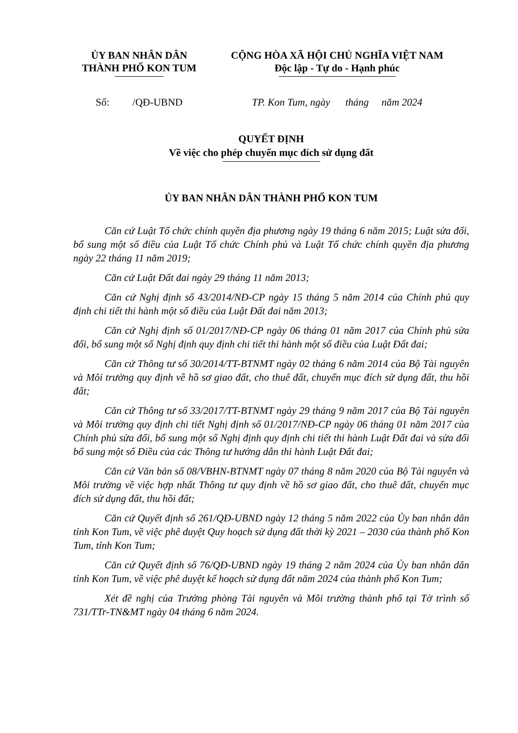ỦY BAN NHÂN DÂN
THÀNH PHỐ KON TUM
CỘNG HÒA XÃ HỘI CHỦ NGHĨA VIỆT NAM
Độc lập - Tự do - Hạnh phúc
Số: /QĐ-UBND TP. Kon Tum, ngày tháng năm 2024
QUYẾT ĐỊNH
Về việc cho phép chuyển mục đích sử dụng đất
ỦY BAN NHÂN DÂN THÀNH PHỐ KON TUM
Căn cứ Luật Tổ chức chính quyền địa phương ngày 19 tháng 6 năm 2015; Luật sửa đổi, bổ sung một số điều của Luật Tổ chức Chính phủ và Luật Tổ chức chính quyền địa phương ngày 22 tháng 11 năm 2019;
Căn cứ Luật Đất đai ngày 29 tháng 11 năm 2013;
Căn cứ Nghị định số 43/2014/NĐ-CP ngày 15 tháng 5 năm 2014 của Chính phủ quy định chi tiết thi hành một số điều của Luật Đất đai năm 2013;
Căn cứ Nghị định số 01/2017/NĐ-CP ngày 06 tháng 01 năm 2017 của Chính phủ sửa đổi, bổ sung một số Nghị định quy định chi tiết thi hành một số điều của Luật Đất đai;
Căn cứ Thông tư số 30/2014/TT-BTNMT ngày 02 tháng 6 năm 2014 của Bộ Tài nguyên và Môi trường quy định về hồ sơ giao đất, cho thuê đất, chuyển mục đích sử dụng đất, thu hồi đất;
Căn cứ Thông tư số 33/2017/TT-BTNMT ngày 29 tháng 9 năm 2017 của Bộ Tài nguyên và Môi trường quy định chi tiết Nghị định số 01/2017/NĐ-CP ngày 06 tháng 01 năm 2017 của Chính phủ sửa đổi, bổ sung một số Nghị định quy định chi tiết thi hành Luật Đất đai và sửa đổi bổ sung một số Điều của các Thông tư hướng dẫn thi hành Luật Đất đai;
Căn cứ Văn bản số 08/VBHN-BTNMT ngày 07 tháng 8 năm 2020 của Bộ Tài nguyên và Môi trường về việc hợp nhất Thông tư quy định về hồ sơ giao đất, cho thuê đất, chuyển mục đích sử dụng đất, thu hồi đất;
Căn cứ Quyết định số 261/QĐ-UBND ngày 12 tháng 5 năm 2022 của Ủy ban nhân dân tỉnh Kon Tum, về việc phê duyệt Quy hoạch sử dụng đất thời kỳ 2021 – 2030 của thành phố Kon Tum, tỉnh Kon Tum;
Căn cứ Quyết định số 76/QĐ-UBND ngày 19 tháng 2 năm 2024 của Ủy ban nhân dân tỉnh Kon Tum, về việc phê duyệt kế hoạch sử dụng đất năm 2024 của thành phố Kon Tum;
Xét đề nghị của Trưởng phòng Tài nguyên và Môi trường thành phố tại Tờ trình số 731/TTr-TN&MT ngày 04 tháng 6 năm 2024.